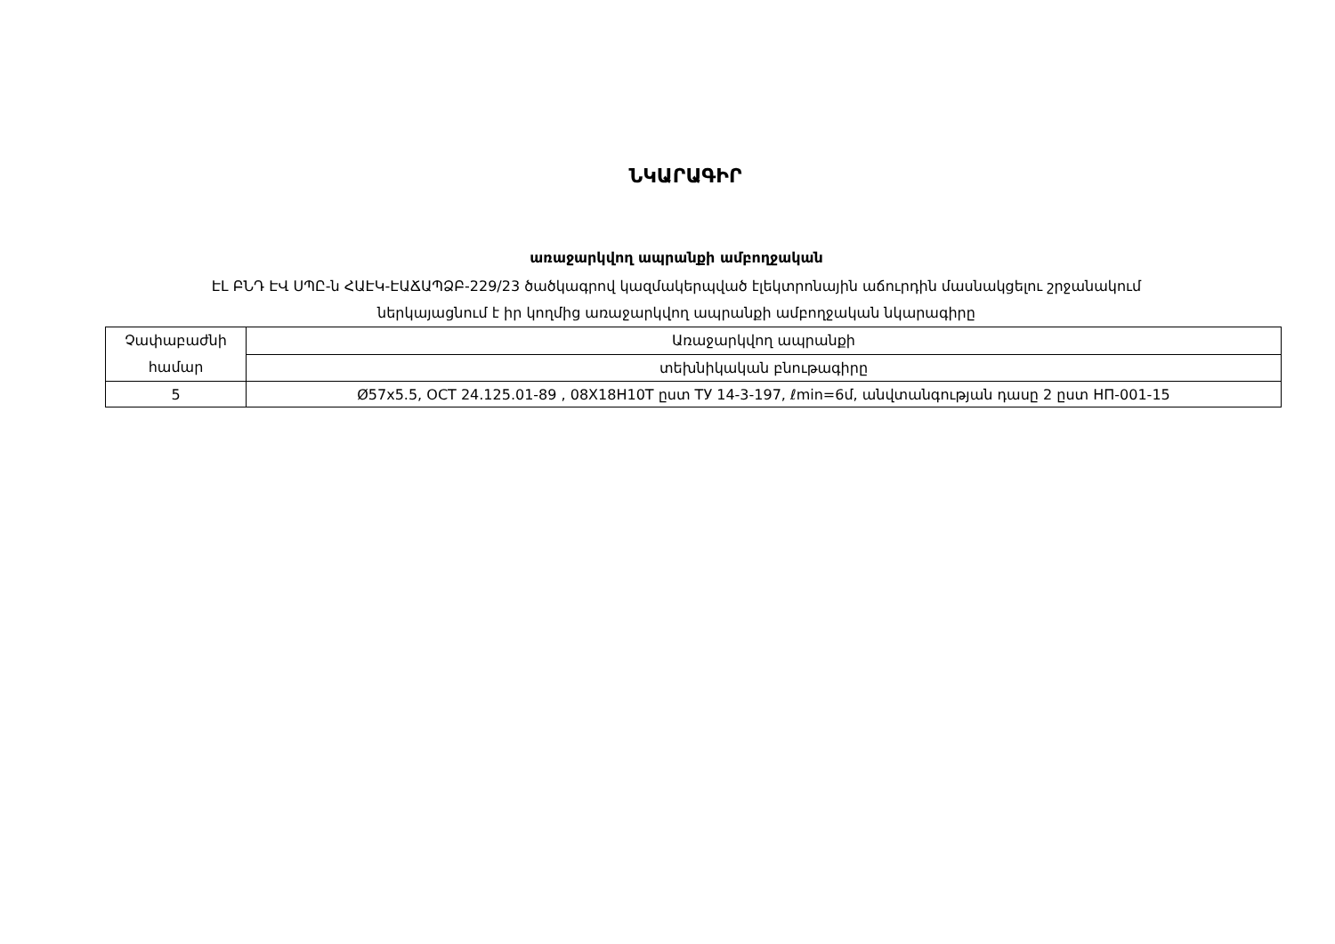ՆԿԱՐԱԳԻՐ
առաջարկվող ապրանքի ամբողջական
ԷԼ ԲՆԴ ԷՎ ՍՊԸ-ն ՀԱԷԿ-ԷԱՃԱՊՁԲ-229/23 ծածկագրով կազմակերպված էլեկտրոնային աճուրդին մասնակցելու շրջանակում
ներկայացնում է իր կողմից առաջարկվող ապրանքի ամբողջական նկարագիրը
| Չափաբաժնի համար | Առաջարկվող ապրանքի |
| | տեխնիկական բնութագիրը |
| 5 | Ø57x5.5, ОСТ 24.125.01-89 , 08Х18Н10Т ըստ ТУ 14-3-197, ℓmin=6մ, անվտանգության դասը 2 ըստ НП-001-15 |